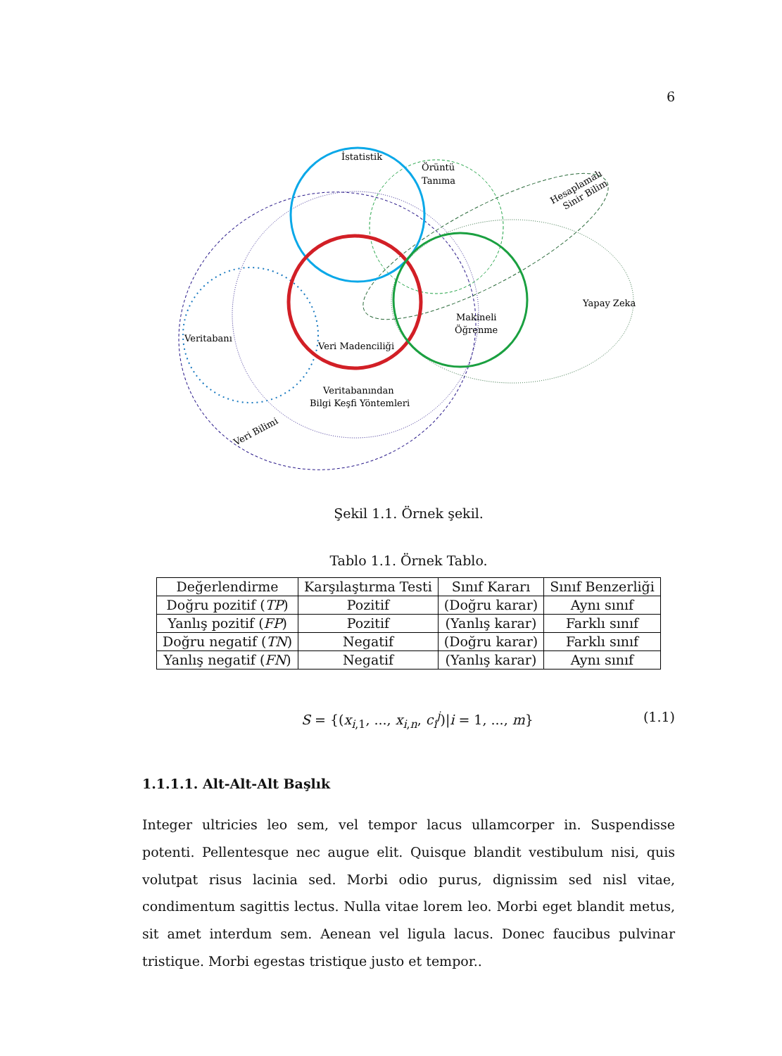6
İstatistik
Örüntü
Tanıma
Hesaplamalı
Sinir Bilim
Yapay Zeka
Makineli
Öğrenme
Veritabanı
Veri Madenciliği
Veritabanından
Bilgi Keşfi Yöntemleri
Veri Bilimi
Şekil 1.1. Örnek şekil.
Tablo 1.1. Örnek Tablo.
| Değerlendirme | Karşılaştırma Testi | Sınıf Kararı | Sınıf Benzerliği |
| --- | --- | --- | --- |
| Doğru pozitif ( TP ) | Pozitif | (Doğru karar) | Aynı sınıf |
| Yanlış pozitif ( FP ) | Pozitif | (Yanlış karar) | Farklı sınıf |
| Doğru negatif ( TN ) | Negatif | (Doğru karar) | Farklı sınıf |
| Yanlış negatif ( FN ) | Negatif | (Yanlış karar) | Aynı sınıf |
S = {(x<sub>i,1</sub>, ..., x<sub>i,n</sub>, c<sub>i</sub><sup>j</sup>)|i = 1, ..., m} (1.1)
1.1.1.1. Alt-Alt-Alt Başlık
Integer ultricies leo sem, vel tempor lacus ullamcorper in. Suspendisse potenti. Pellentesque nec augue elit. Quisque blandit vestibulum nisi, quis volutpat risus lacinia sed. Morbi odio purus, dignissim sed nisl vitae, condimentum sagittis lectus. Nulla vitae lorem leo. Morbi eget blandit metus, sit amet interdum sem. Aenean vel ligula lacus. Donec faucibus pulvinar tristique. Morbi egestas tristique justo et tempor..